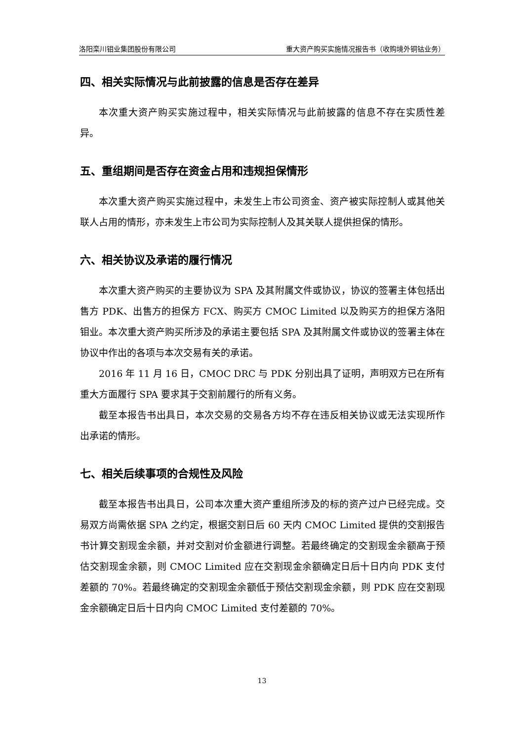洛阳栾川钼业集团股份有限公司 重大资产购买实施情况报告书（收购境外铜钴业务）
四、相关实际情况与此前披露的信息是否存在差异
本次重大资产购买实施过程中，相关实际情况与此前披露的信息不存在实质性差异。
五、重组期间是否存在资金占用和违规担保情形
本次重大资产购买实施过程中，未发生上市公司资金、资产被实际控制人或其他关联人占用的情形，亦未发生上市公司为实际控制人及其关联人提供担保的情形。
六、相关协议及承诺的履行情况
本次重大资产购买的主要协议为 SPA 及其附属文件或协议，协议的签署主体包括出售方 PDK、出售方的担保方 FCX、购买方 CMOC Limited 以及购买方的担保方洛阳钼业。本次重大资产购买所涉及的承诺主要包括 SPA 及其附属文件或协议的签署主体在协议中作出的各项与本次交易有关的承诺。
2016 年 11 月 16 日，CMOC DRC 与 PDK 分别出具了证明，声明双方已在所有重大方面履行 SPA 要求其于交割前履行的所有义务。
截至本报告书出具日，本次交易的交易各方均不存在违反相关协议或无法实现所作出承诺的情形。
七、相关后续事项的合规性及风险
截至本报告书出具日，公司本次重大资产重组所涉及的标的资产过户已经完成。交易双方尚需依据 SPA 之约定，根据交割日后 60 天内 CMOC Limited 提供的交割报告书计算交割现金余额，并对交割对价金额进行调整。若最终确定的交割现金余额高于预估交割现金余额，则 CMOC Limited 应在交割现金余额确定日后十日内向 PDK 支付差额的 70%。若最终确定的交割现金余额低于预估交割现金余额，则 PDK 应在交割现金余额确定日后十日内向 CMOC Limited 支付差额的 70%。
13